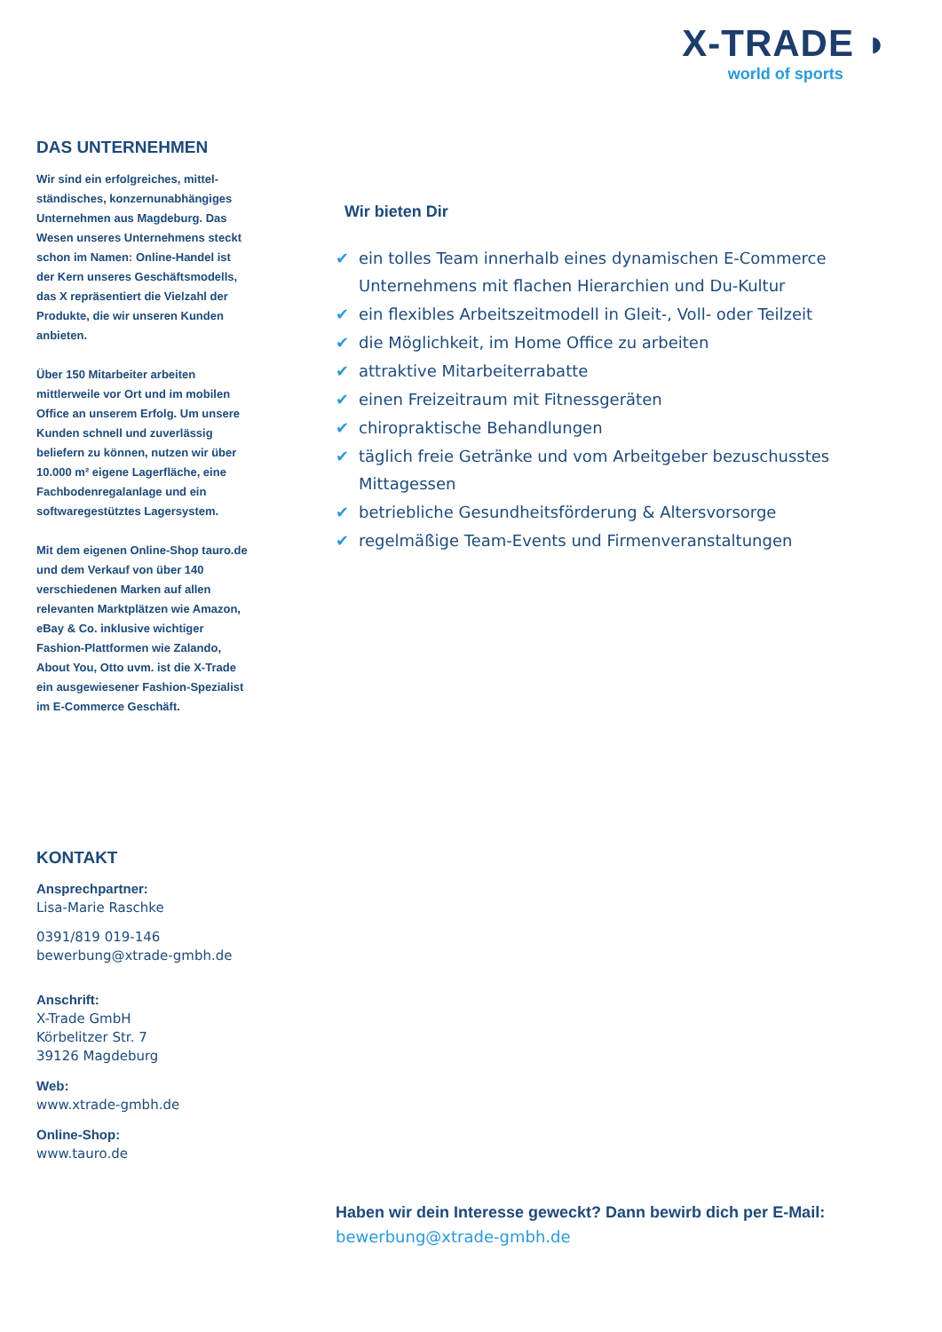X-TRADE ◗
world of sports
DAS UNTERNEHMEN
Wir sind ein erfolgreiches, mittel-ständisches, konzernunabhängiges Unternehmen aus Magdeburg. Das Wesen unseres Unternehmens steckt schon im Namen: Online-Handel ist der Kern unseres Geschäftsmodells, das X repräsentiert die Vielzahl der Produkte, die wir unseren Kunden anbieten.
Über 150 Mitarbeiter arbeiten mittlerweile vor Ort und im mobilen Office an unserem Erfolg. Um unsere Kunden schnell und zuverlässig beliefern zu können, nutzen wir über 10.000 m² eigene Lagerfläche, eine Fachbodenregalanlage und ein softwaregestütztes Lagersystem.
Mit dem eigenen Online-Shop tauro.de und dem Verkauf von über 140 verschiedenen Marken auf allen relevanten Marktplätzen wie Amazon, eBay & Co. inklusive wichtiger Fashion-Plattformen wie Zalando, About You, Otto uvm. ist die X-Trade ein ausgewiesener Fashion-Spezialist im E-Commerce Geschäft.
Wir bieten Dir
✔ ein tolles Team innerhalb eines dynamischen E-Commerce Unternehmens mit flachen Hierarchien und Du-Kultur
✔ ein flexibles Arbeitszeitmodell in Gleit-, Voll- oder Teilzeit
✔ die Möglichkeit, im Home Office zu arbeiten
✔ attraktive Mitarbeiterrabatte
✔ einen Freizeitraum mit Fitnessgeräten
✔ chiropraktische Behandlungen
✔ täglich freie Getränke und vom Arbeitgeber bezuschusstes Mittagessen
✔ betriebliche Gesundheitsförderung & Altersvorsorge
✔ regelmäßige Team-Events und Firmenveranstaltungen
KONTAKT
Ansprechpartner:
Lisa-Marie Raschke
0391/819 019-146
bewerbung@xtrade-gmbh.de
Anschrift:
X-Trade GmbH
Körbelitzer Str. 7
39126 Magdeburg
Web:
www.xtrade-gmbh.de
Online-Shop:
www.tauro.de
Haben wir dein Interesse geweckt? Dann bewirb dich per E-Mail:
bewerbung@xtrade-gmbh.de